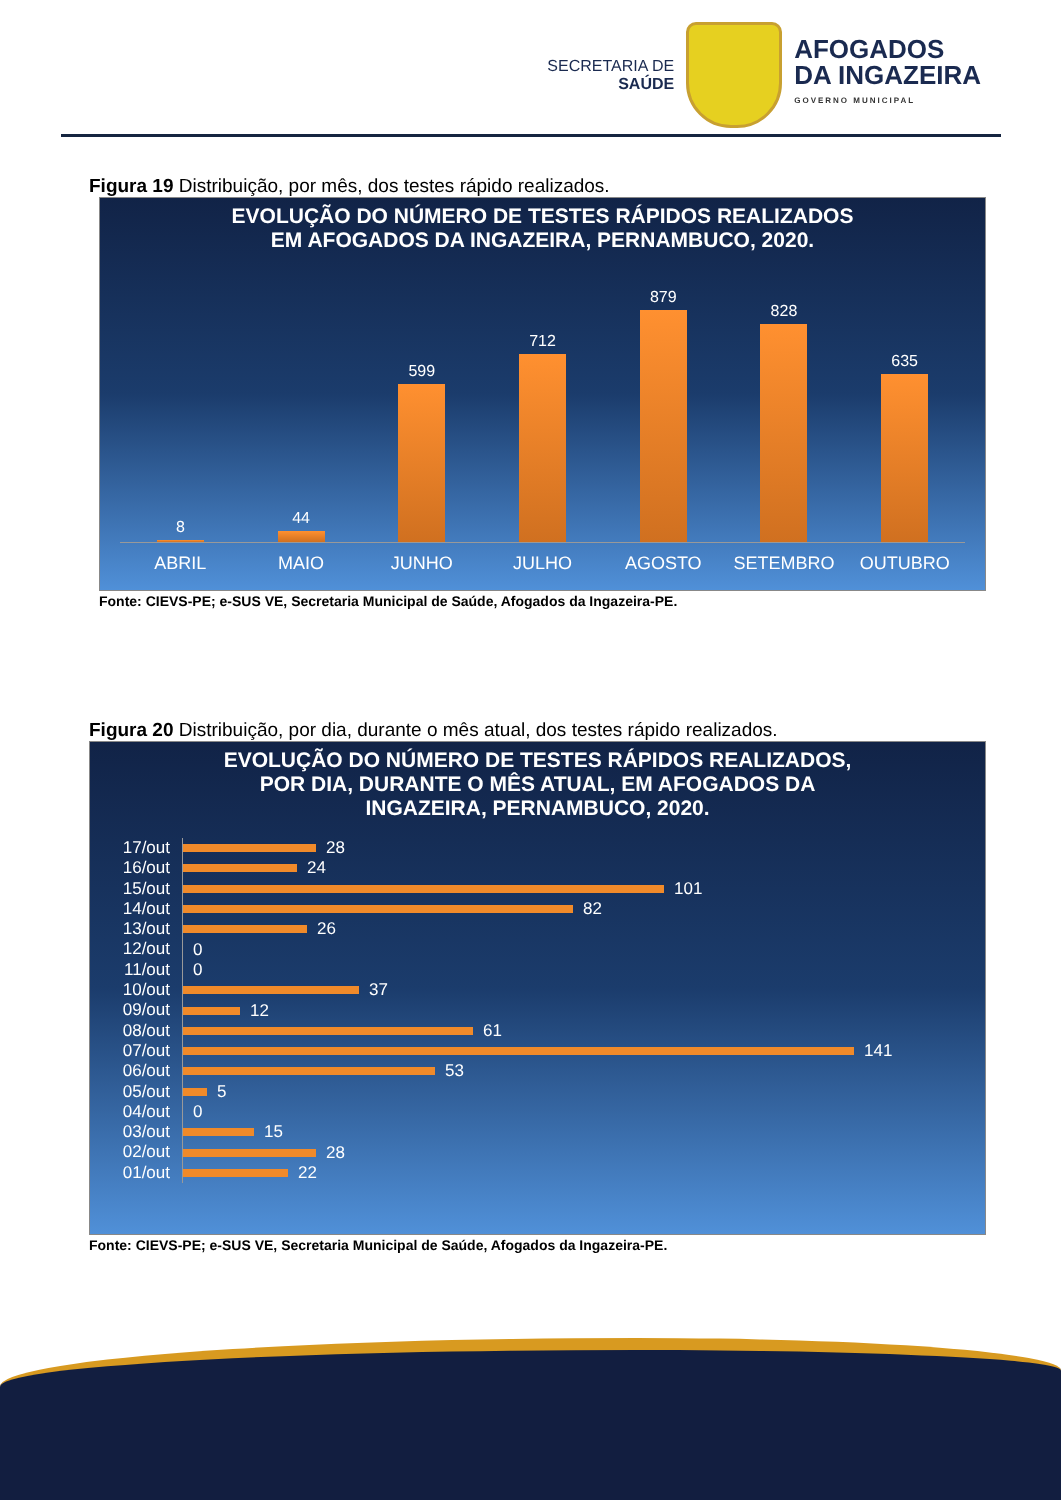SECRETARIA DE
SAÚDE
AFOGADOS
DA INGAZEIRA
GOVERNO MUNICIPAL
Figura 19 Distribuição, por mês, dos testes rápido realizados.
EVOLUÇÃO DO NÚMERO DE TESTES RÁPIDOS REALIZADOS
EM AFOGADOS DA INGAZEIRA, PERNAMBUCO, 2020.
8
44
599
712
879
828
635
ABRIL MAIO JUNHO JULHO AGOSTO SETEMBRO OUTUBRO
Fonte: CIEVS-PE; e-SUS VE, Secretaria Municipal de Saúde, Afogados da Ingazeira-PE.
Figura 20 Distribuição, por dia, durante o mês atual, dos testes rápido realizados.
EVOLUÇÃO DO NÚMERO DE TESTES RÁPIDOS REALIZADOS,
POR DIA, DURANTE O MÊS ATUAL, EM AFOGADOS DA
INGAZEIRA, PERNAMBUCO, 2020.
17/out 28
16/out 24
15/out 101
14/out 82
13/out 26
12/out 0
11/out 0
10/out 37
09/out 12
08/out 61
07/out 141
06/out 53
05/out 5
04/out 0
03/out 15
02/out 28
01/out 22
Fonte: CIEVS-PE; e-SUS VE, Secretaria Municipal de Saúde, Afogados da Ingazeira-PE.